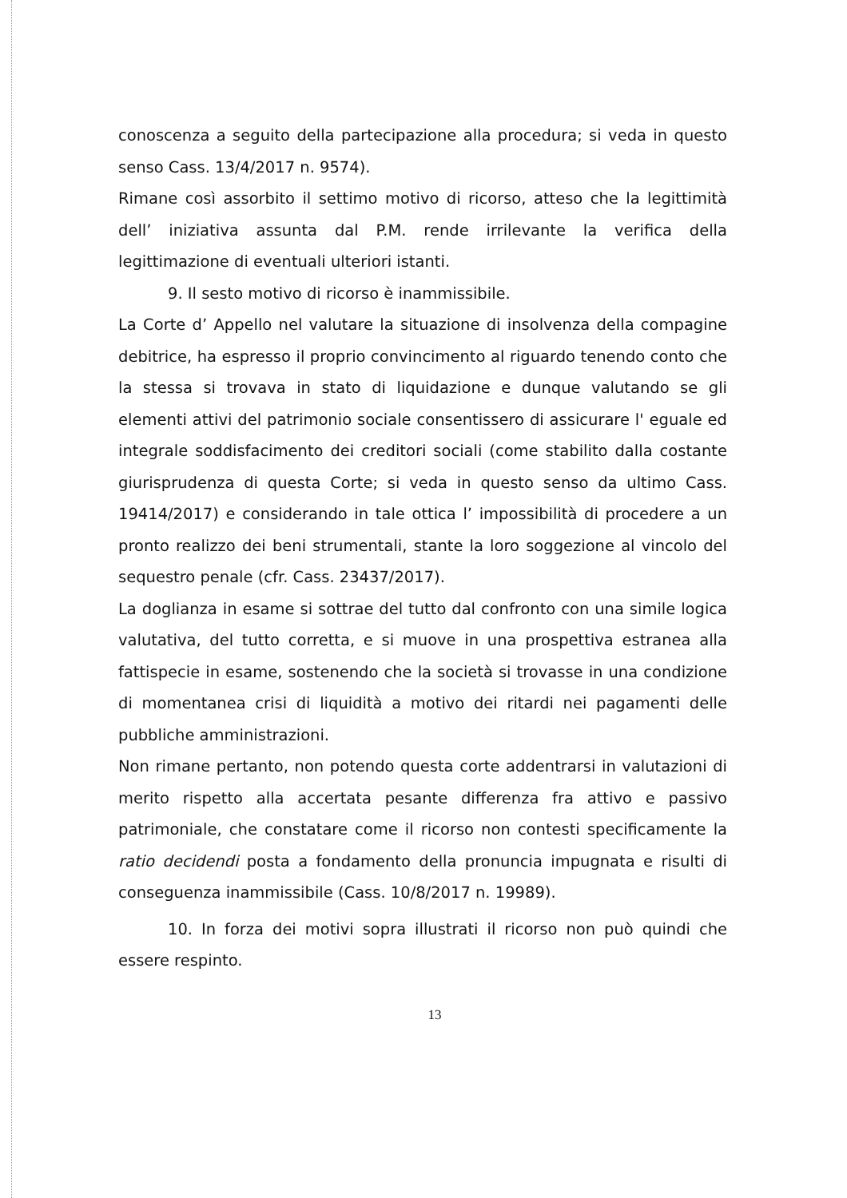conoscenza a seguito della partecipazione alla procedura; si veda in questo senso Cass. 13/4/2017 n. 9574).
Rimane così assorbito il settimo motivo di ricorso, atteso che la legittimità dell’ iniziativa assunta dal P.M. rende irrilevante la verifica della legittimazione di eventuali ulteriori istanti.
9. Il sesto motivo di ricorso è inammissibile.
La Corte d’ Appello nel valutare la situazione di insolvenza della compagine debitrice, ha espresso il proprio convincimento al riguardo tenendo conto che la stessa si trovava in stato di liquidazione e dunque valutando se gli elementi attivi del patrimonio sociale consentissero di assicurare l' eguale ed integrale soddisfacimento dei creditori sociali (come stabilito dalla costante giurisprudenza di questa Corte; si veda in questo senso da ultimo Cass. 19414/2017) e considerando in tale ottica l’ impossibilità di procedere a un pronto realizzo dei beni strumentali, stante la loro soggezione al vincolo del sequestro penale (cfr. Cass. 23437/2017).
La doglianza in esame si sottrae del tutto dal confronto con una simile logica valutativa, del tutto corretta, e si muove in una prospettiva estranea alla fattispecie in esame, sostenendo che la società si trovasse in una condizione di momentanea crisi di liquidità a motivo dei ritardi nei pagamenti delle pubbliche amministrazioni.
Non rimane pertanto, non potendo questa corte addentrarsi in valutazioni di merito rispetto alla accertata pesante differenza fra attivo e passivo patrimoniale, che constatare come il ricorso non contesti specificamente la ratio decidendi posta a fondamento della pronuncia impugnata e risulti di conseguenza inammissibile (Cass. 10/8/2017 n. 19989).
10. In forza dei motivi sopra illustrati il ricorso non può quindi che essere respinto.
13